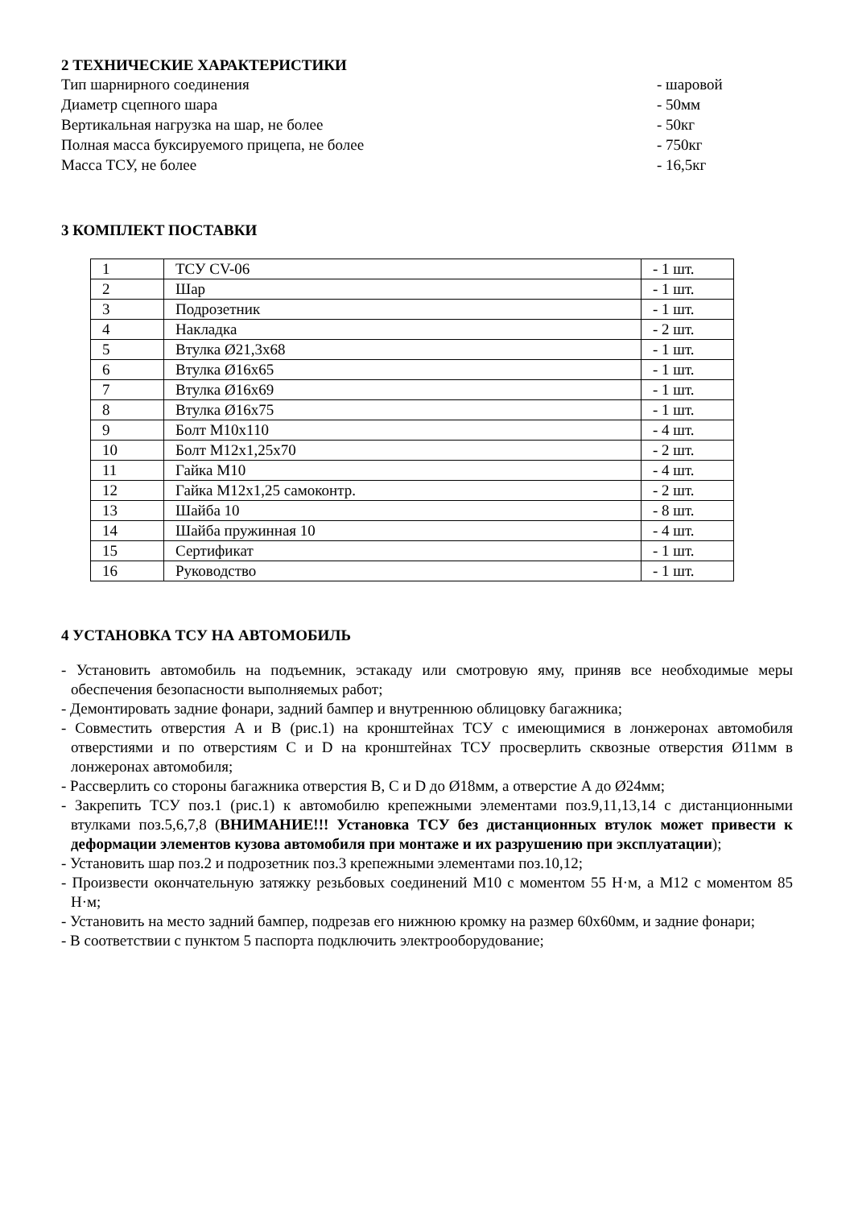2 ТЕХНИЧЕСКИЕ ХАРАКТЕРИСТИКИ
Тип шарнирного соединения - шаровой
Диаметр сцепного шара - 50мм
Вертикальная нагрузка на шар, не более - 50кг
Полная масса буксируемого прицепа, не более - 750кг
Масса ТСУ, не более - 16,5кг
3 КОМПЛЕКТ ПОСТАВКИ
| 1 | ТСУ CV-06 | - 1 шт. |
| 2 | Шар | - 1 шт. |
| 3 | Подрозетник | - 1 шт. |
| 4 | Накладка | - 2 шт. |
| 5 | Втулка Ø21,3х68 | - 1 шт. |
| 6 | Втулка Ø16х65 | - 1 шт. |
| 7 | Втулка Ø16х69 | - 1 шт. |
| 8 | Втулка Ø16х75 | - 1 шт. |
| 9 | Болт М10х110 | - 4 шт. |
| 10 | Болт М12х1,25х70 | - 2 шт. |
| 11 | Гайка М10 | - 4 шт. |
| 12 | Гайка М12х1,25 самоконтр. | - 2 шт. |
| 13 | Шайба 10 | - 8 шт. |
| 14 | Шайба пружинная 10 | - 4 шт. |
| 15 | Сертификат | - 1 шт. |
| 16 | Руководство | - 1 шт. |
4 УСТАНОВКА ТСУ НА АВТОМОБИЛЬ
- Установить автомобиль на подъемник, эстакаду или смотровую яму, приняв все необходимые меры обеспечения безопасности выполняемых работ;
- Демонтировать задние фонари, задний бампер и внутреннюю облицовку багажника;
- Совместить отверстия А и В (рис.1) на кронштейнах ТСУ с имеющимися в лонжеронах автомобиля отверстиями и по отверстиям C и D на кронштейнах ТСУ просверлить сквозные отверстия Ø11мм в лонжеронах автомобиля;
- Рассверлить со стороны багажника отверстия B, C и D до Ø18мм, а отверстие А до Ø24мм;
- Закрепить ТСУ поз.1 (рис.1) к автомобилю крепежными элементами поз.9,11,13,14 с дистанционными втулками поз.5,6,7,8 (ВНИМАНИЕ!!! Установка ТСУ без дистанционных втулок может привести к деформации элементов кузова автомобиля при монтаже и их разрушению при эксплуатации);
- Установить шар поз.2 и подрозетник поз.3 крепежными элементами поз.10,12;
- Произвести окончательную затяжку резьбовых соединений М10 с моментом 55 Н·м, а М12 с моментом 85 Н·м;
- Установить на место задний бампер, подрезав его нижнюю кромку на размер 60х60мм, и задние фонари;
- В соответствии с пунктом 5 паспорта подключить электрооборудование;